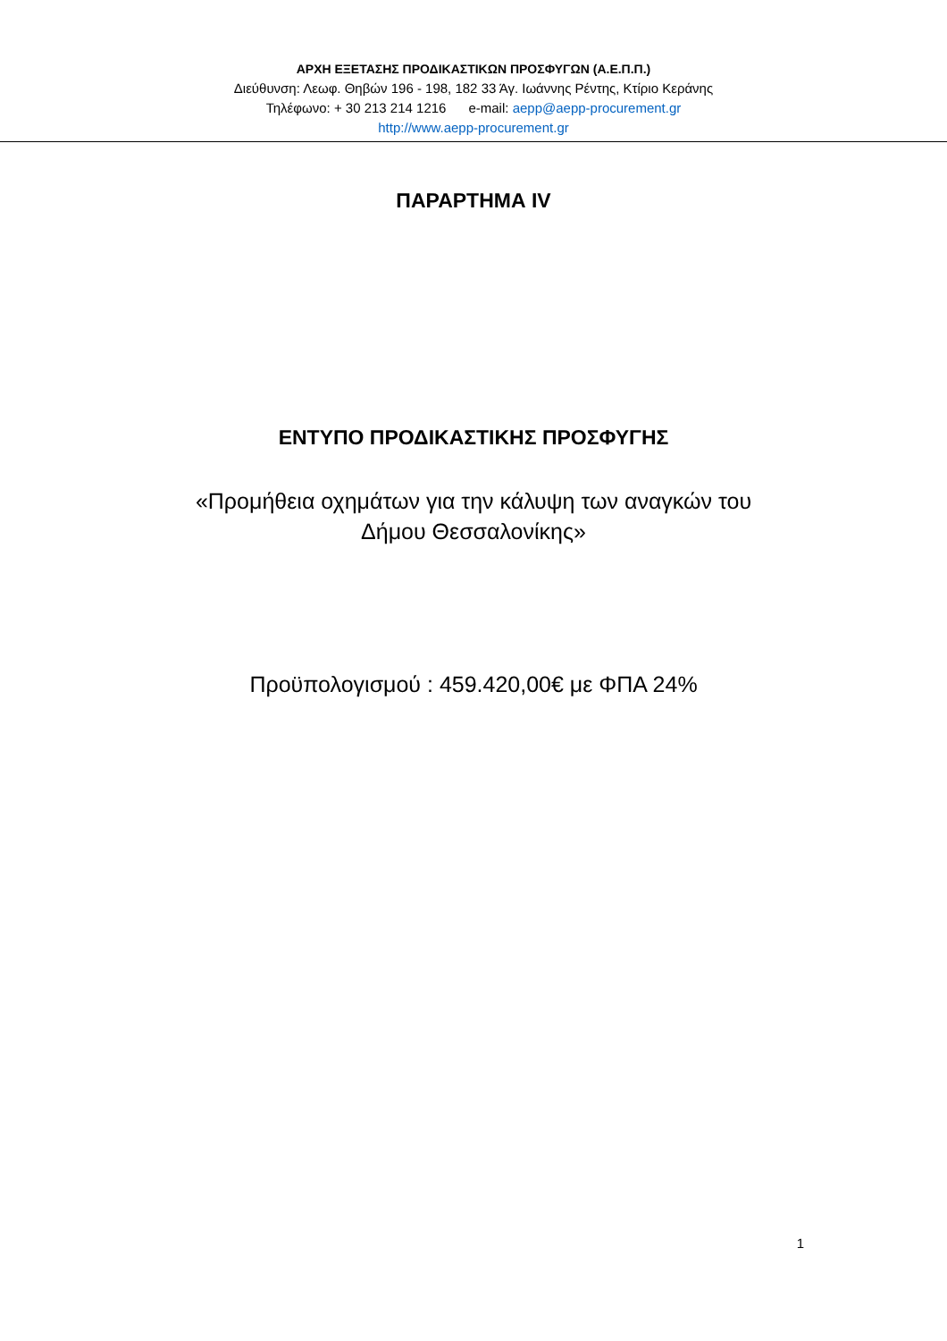ΑΡΧΗ ΕΞΕΤΑΣΗΣ ΠΡΟΔΙΚΑΣΤΙΚΩΝ ΠΡΟΣΦΥΓΩΝ (Α.Ε.Π.Π.)
Διεύθυνση: Λεωφ. Θηβών 196 - 198, 182 33 Άγ. Ιωάννης Ρέντης, Κτίριο Κεράνης
Τηλέφωνο: + 30 213 214 1216 e-mail: aepp@aepp-procurement.gr
http://www.aepp-procurement.gr
ΠΑΡΑΡΤΗΜΑ IV
ΕΝΤΥΠΟ ΠΡΟΔΙΚΑΣΤΙΚΗΣ ΠΡΟΣΦΥΓΗΣ
«Προμήθεια οχημάτων για την κάλυψη των αναγκών του
Δήμου Θεσσαλονίκης»
Προϋπολογισμού : 459.420,00€ με ΦΠΑ 24%
1